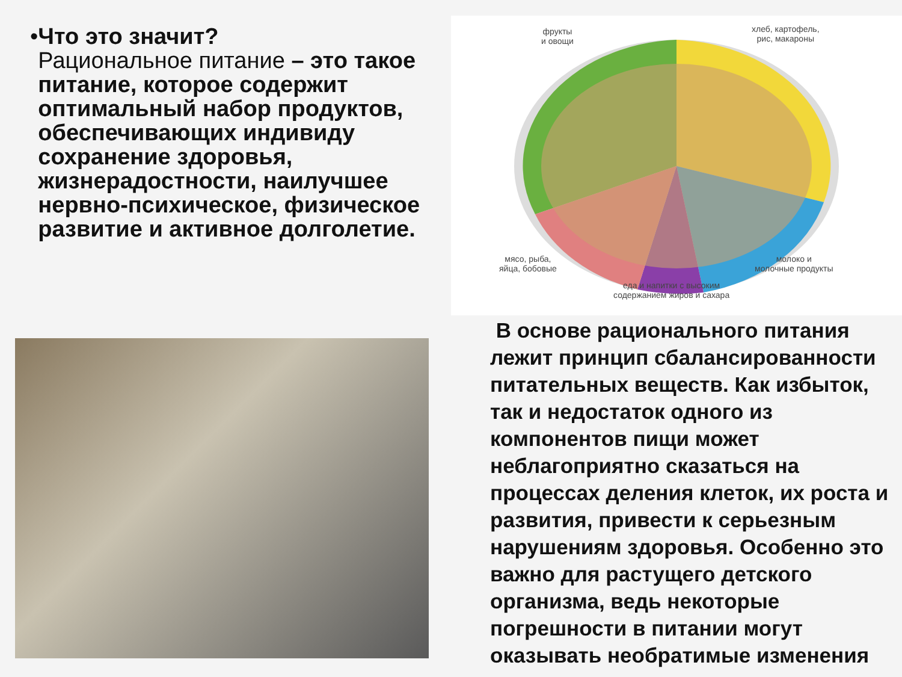• Что это значит?
Рациональное питание – это такое питание, которое содержит оптимальный набор продуктов, обеспечивающих индивиду сохранение здоровья, жизнерадостности, наилучшее нервно-психическое, физическое развитие и активное долголетие.
фрукты
и овощи
хлеб, картофель,
рис, макароны
мясо, рыба,
яйца, бобовые
молоко и
молочные продукты
еда и напитки с высоким
содержанием жиров и сахара
В основе рационального питания лежит принцип сбалансированности питательных веществ. Как избыток, так и недостаток одного из компонентов пищи может неблагоприятно сказаться на процессах деления клеток, их роста и развития, привести к серьезным нарушениям здоровья. Особенно это важно для растущего детского организма, ведь некоторые погрешности в питании могут оказывать необратимые изменения